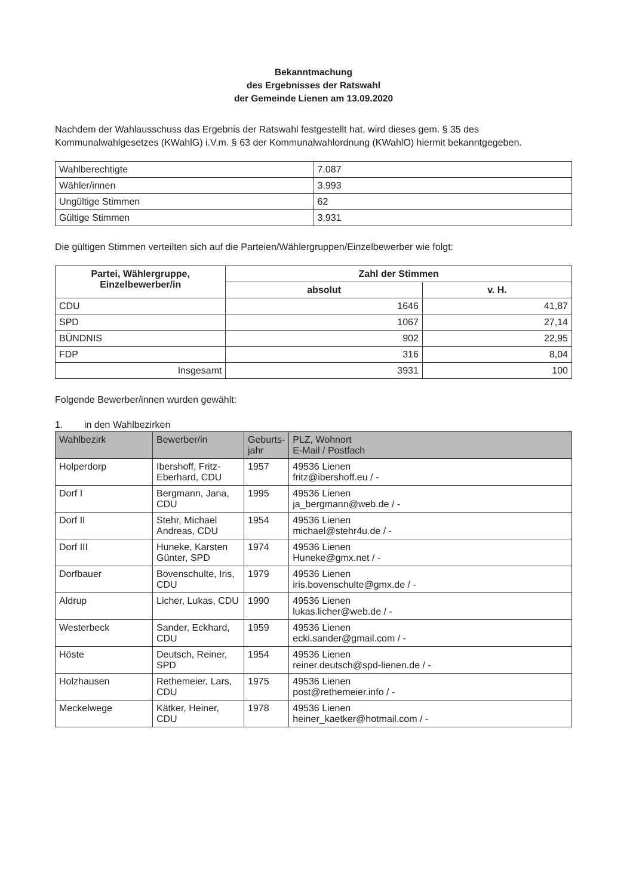Bekanntmachung
des Ergebnisses der Ratswahl
der Gemeinde Lienen am 13.09.2020
Nachdem der Wahlausschuss das Ergebnis der Ratswahl festgestellt hat, wird dieses gem. § 35 des Kommunalwahlgesetzes (KWahlG) i.V.m. § 63 der Kommunalwahlordnung (KWahlO) hiermit bekanntgegeben.
| Wahlberechtigte | 7.087 |
| Wähler/innen | 3.993 |
| Ungültige Stimmen | 62 |
| Gültige Stimmen | 3.931 |
Die gültigen Stimmen verteilten sich auf die Parteien/Wählergruppen/Einzelbewerber wie folgt:
| Partei, Wählergruppe, Einzelbewerber/in | Zahl der Stimmen | |
| --- | --- | --- |
| | absolut | v. H. |
| CDU | 1646 | 41,87 |
| SPD | 1067 | 27,14 |
| BÜNDNIS | 902 | 22,95 |
| FDP | 316 | 8,04 |
| Insgesamt | 3931 | 100 |
Folgende Bewerber/innen wurden gewählt:
1. in den Wahlbezirken
| Wahlbezirk | Bewerber/in | Geburts- jahr | PLZ, Wohnort E-Mail / Postfach |
| --- | --- | --- | --- |
| Holperdorp | Ibershoff, Fritz-Eberhard, CDU | 1957 | 49536 Lienen fritz@ibershoff.eu / - |
| Dorf I | Bergmann, Jana, CDU | 1995 | 49536 Lienen ja_bergmann@web.de / - |
| Dorf II | Stehr, Michael Andreas, CDU | 1954 | 49536 Lienen michael@stehr4u.de / - |
| Dorf III | Huneke, Karsten Günter, SPD | 1974 | 49536 Lienen Huneke@gmx.net / - |
| Dorfbauer | Bovenschulte, Iris, CDU | 1979 | 49536 Lienen iris.bovenschulte@gmx.de / - |
| Aldrup | Licher, Lukas, CDU | 1990 | 49536 Lienen lukas.licher@web.de / - |
| Westerbeck | Sander, Eckhard, CDU | 1959 | 49536 Lienen ecki.sander@gmail.com / - |
| Höste | Deutsch, Reiner, SPD | 1954 | 49536 Lienen reiner.deutsch@spd-lienen.de / - |
| Holzhausen | Rethemeier, Lars, CDU | 1975 | 49536 Lienen post@rethemeier.info / - |
| Meckelwege | Kätker, Heiner, CDU | 1978 | 49536 Lienen heiner_kaetker@hotmail.com / - |